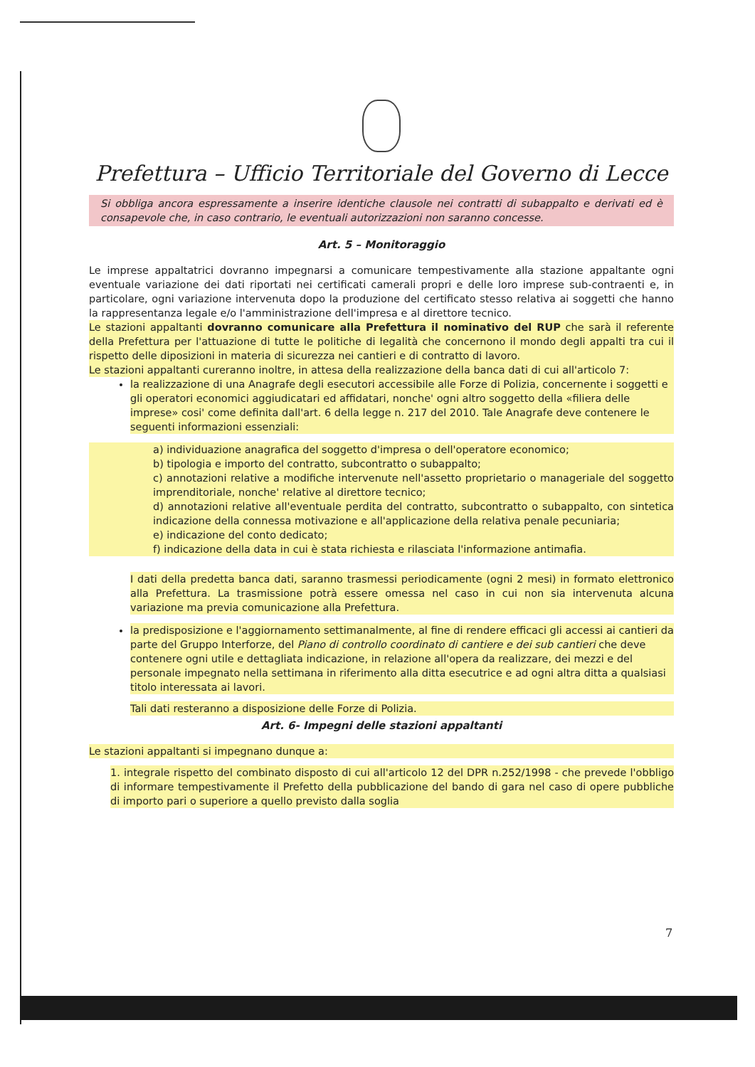Prefettura – Ufficio Territoriale del Governo di Lecce
Si obbliga ancora espressamente a inserire identiche clausole nei contratti di subappalto e derivati ed è consapevole che, in caso contrario, le eventuali autorizzazioni non saranno concesse.
Art. 5 – Monitoraggio
Le imprese appaltatrici dovranno impegnarsi a comunicare tempestivamente alla stazione appaltante ogni eventuale variazione dei dati riportati nei certificati camerali propri e delle loro imprese sub-contraenti e, in particolare, ogni variazione intervenuta dopo la produzione del certificato stesso relativa ai soggetti che hanno la rappresentanza legale e/o l'amministrazione dell'impresa e al direttore tecnico.
Le stazioni appaltanti dovranno comunicare alla Prefettura il nominativo del RUP che sarà il referente della Prefettura per l'attuazione di tutte le politiche di legalità che concernono il mondo degli appalti tra cui il rispetto delle diposizioni in materia di sicurezza nei cantieri e di contratto di lavoro.
Le stazioni appaltanti cureranno inoltre, in attesa della realizzazione della banca dati di cui all'articolo 7:
la realizzazione di una Anagrafe degli esecutori accessibile alle Forze di Polizia, concernente i soggetti e gli operatori economici aggiudicatari ed affidatari, nonche' ogni altro soggetto della «filiera delle imprese» cosi' come definita dall'art. 6 della legge n. 217 del 2010. Tale Anagrafe deve contenere le seguenti informazioni essenziali:
a) individuazione anagrafica del soggetto d'impresa o dell'operatore economico;
b) tipologia e importo del contratto, subcontratto o subappalto;
c) annotazioni relative a modifiche intervenute nell'assetto proprietario o manageriale del soggetto imprenditoriale, nonche' relative al direttore tecnico;
d) annotazioni relative all'eventuale perdita del contratto, subcontratto o subappalto, con sintetica indicazione della connessa motivazione e all'applicazione della relativa penale pecuniaria;
e) indicazione del conto dedicato;
f) indicazione della data in cui è stata richiesta e rilasciata l'informazione antimafia.
I dati della predetta banca dati, saranno trasmessi periodicamente (ogni 2 mesi) in formato elettronico alla Prefettura. La trasmissione potrà essere omessa nel caso in cui non sia intervenuta alcuna variazione ma previa comunicazione alla Prefettura.
la predisposizione e l'aggiornamento settimanalmente, al fine di rendere efficaci gli accessi ai cantieri da parte del Gruppo Interforze, del Piano di controllo coordinato di cantiere e dei sub cantieri che deve contenere ogni utile e dettagliata indicazione, in relazione all'opera da realizzare, dei mezzi e del personale impegnato nella settimana in riferimento alla ditta esecutrice e ad ogni altra ditta a qualsiasi titolo interessata ai lavori.
Tali dati resteranno a disposizione delle Forze di Polizia.
Art. 6- Impegni delle stazioni appaltanti
Le stazioni appaltanti si impegnano dunque a:
1. integrale rispetto del combinato disposto di cui all'articolo 12 del DPR n.252/1998 - che prevede l'obbligo di informare tempestivamente il Prefetto della pubblicazione del bando di gara nel caso di opere pubbliche di importo pari o superiore a quello previsto dalla soglia
7